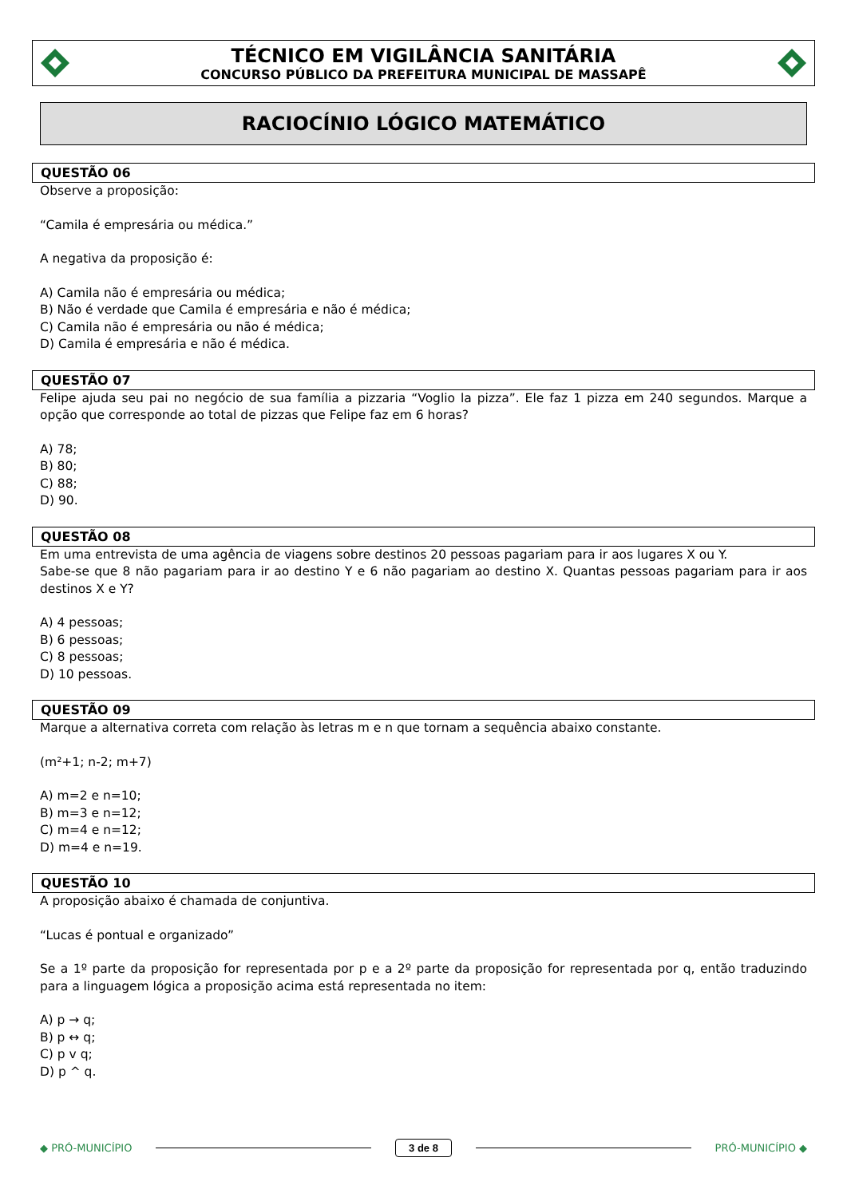TÉCNICO EM VIGILÂNCIA SANITÁRIA
CONCURSO PÚBLICO DA PREFEITURA MUNICIPAL DE MASSAPÊ
RACIOCÍNIO LÓGICO MATEMÁTICO
QUESTÃO 06
Observe a proposição:
“Camila é empresária ou médica.”
A negativa da proposição é:
A) Camila não é empresária ou médica;
B) Não é verdade que Camila é empresária e não é médica;
C) Camila não é empresária ou não é médica;
D) Camila é empresária e não é médica.
QUESTÃO 07
Felipe ajuda seu pai no negócio de sua família a pizzaria “Voglio la pizza”. Ele faz 1 pizza em 240 segundos. Marque a opção que corresponde ao total de pizzas que Felipe faz em 6 horas?
A) 78;
B) 80;
C) 88;
D) 90.
QUESTÃO 08
Em uma entrevista de uma agência de viagens sobre destinos 20 pessoas pagariam para ir aos lugares X ou Y.
Sabe-se que 8 não pagariam para ir ao destino Y e 6 não pagariam ao destino X. Quantas pessoas pagariam para ir aos destinos X e Y?
A) 4 pessoas;
B) 6 pessoas;
C) 8 pessoas;
D) 10 pessoas.
QUESTÃO 09
Marque a alternativa correta com relação às letras m e n que tornam a sequência abaixo constante.
(m²+1; n-2; m+7)
A) m=2 e n=10;
B) m=3 e n=12;
C) m=4 e n=12;
D) m=4 e n=19.
QUESTÃO 10
A proposição abaixo é chamada de conjuntiva.
“Lucas é pontual e organizado”
Se a 1º parte da proposição for representada por p e a 2º parte da proposição for representada por q, então traduzindo para a linguagem lógica a proposição acima está representada no item:
A) p → q;
B) p ↔ q;
C) p v q;
D) p ^ q.
◆ PRÓ-MUNICÍPIO
3 de 8
PRÓ-MUNICÍPIO ◆